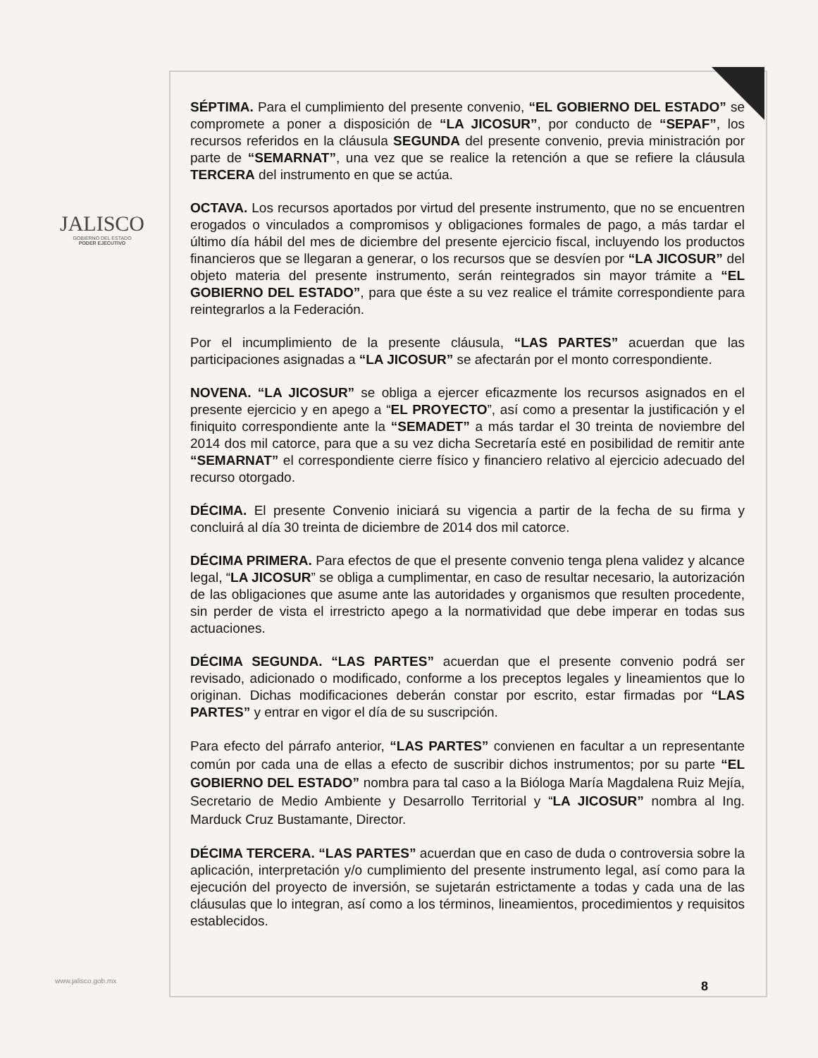JALISCO
GOBIERNO DEL ESTADO
PODER EJECUTIVO
SÉPTIMA. Para el cumplimiento del presente convenio, “EL GOBIERNO DEL ESTADO” se compromete a poner a disposición de “LA JICOSUR”, por conducto de “SEPAF”, los recursos referidos en la cláusula SEGUNDA del presente convenio, previa ministración por parte de “SEMARNAT”, una vez que se realice la retención a que se refiere la cláusula TERCERA del instrumento en que se actúa.
OCTAVA. Los recursos aportados por virtud del presente instrumento, que no se encuentren erogados o vinculados a compromisos y obligaciones formales de pago, a más tardar el último día hábil del mes de diciembre del presente ejercicio fiscal, incluyendo los productos financieros que se llegaran a generar, o los recursos que se desvíen por “LA JICOSUR” del objeto materia del presente instrumento, serán reintegrados sin mayor trámite a “EL GOBIERNO DEL ESTADO”, para que éste a su vez realice el trámite correspondiente para reintegrarlos a la Federación.
Por el incumplimiento de la presente cláusula, “LAS PARTES” acuerdan que las participaciones asignadas a “LA JICOSUR” se afectarán por el monto correspondiente.
NOVENA. “LA JICOSUR” se obliga a ejercer eficazmente los recursos asignados en el presente ejercicio y en apego a “EL PROYECTO”, así como a presentar la justificación y el finiquito correspondiente ante la “SEMADET” a más tardar el 30 treinta de noviembre del 2014 dos mil catorce, para que a su vez dicha Secretaría esté en posibilidad de remitir ante “SEMARNAT” el correspondiente cierre físico y financiero relativo al ejercicio adecuado del recurso otorgado.
DÉCIMA. El presente Convenio iniciará su vigencia a partir de la fecha de su firma y concluirá al día 30 treinta de diciembre de 2014 dos mil catorce.
DÉCIMA PRIMERA. Para efectos de que el presente convenio tenga plena validez y alcance legal, “LA JICOSUR” se obliga a cumplimentar, en caso de resultar necesario, la autorización de las obligaciones que asume ante las autoridades y organismos que resulten procedente, sin perder de vista el irrestricto apego a la normatividad que debe imperar en todas sus actuaciones.
DÉCIMA SEGUNDA. “LAS PARTES” acuerdan que el presente convenio podrá ser revisado, adicionado o modificado, conforme a los preceptos legales y lineamientos que lo originan. Dichas modificaciones deberán constar por escrito, estar firmadas por “LAS PARTES” y entrar en vigor el día de su suscripción.
Para efecto del párrafo anterior, “LAS PARTES” convienen en facultar a un representante común por cada una de ellas a efecto de suscribir dichos instrumentos; por su parte “EL GOBIERNO DEL ESTADO” nombra para tal caso a la Bióloga María Magdalena Ruiz Mejía, Secretario de Medio Ambiente y Desarrollo Territorial y “LA JICOSUR” nombra al Ing. Marduck Cruz Bustamante, Director.
DÉCIMA TERCERA. “LAS PARTES” acuerdan que en caso de duda o controversia sobre la aplicación, interpretación y/o cumplimiento del presente instrumento legal, así como para la ejecución del proyecto de inversión, se sujetarán estrictamente a todas y cada una de las cláusulas que lo integran, así como a los términos, lineamientos, procedimientos y requisitos establecidos.
www.jalisco.gob.mx 8